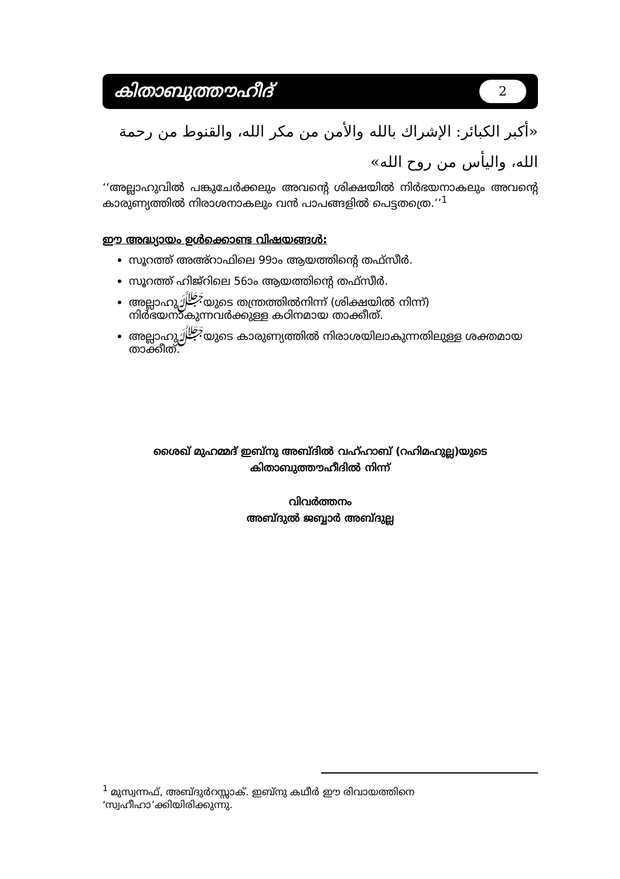കിതാബുത്തൗഹീദ് 2
«أكبر الكبائر: الإشراك بالله والأمن من مكر الله، والقنوط من رحمة الله، واليأس من روح الله»
‘‘അല്ലാഹുവിൽ പങ്കുചേർക്കലും അവന്റെ ശിക്ഷയിൽ നിർഭയനാകലും അവന്റെ കാരുണ്യത്തിൽ നിരാശനാകലും വൻ പാപങ്ങളിൽ പെട്ടതത്രെ.’’<sup>1</sup>
ഈ അദ്ധ്യായം ഉൾക്കൊണ്ട വിഷയങ്ങൾ:
സൂറത്ത് അഅ്റാഫിലെ 99ാം ആയത്തിന്റെ തഫ്സീർ.
സൂറത്ത് ഹിജ്റിലെ 56ാം ആയത്തിന്റെ തഫ്സീർ.
അല്ലാഹുﷻയുടെ തന്ത്രത്തിൽനിന്ന് (ശിക്ഷയിൽ നിന്ന്) നിർഭയനാകുന്നവർക്കുള്ള കഠിനമായ താക്കീത്.
അല്ലാഹുﷻയുടെ കാരുണ്യത്തിൽ നിരാശയിലാകുന്നതിലുള്ള ശക്തമായ താക്കീത്.
ശൈഖ് മുഹമ്മദ് ഇബ്നു അബ്ദിൽ വഹ്ഹാബ് (റഹിമഹുല്ല)യുടെ
കിതാബുത്തൗഹീദിൽ നിന്ന്
വിവർത്തനം
അബ്ദുൽ ജബ്ബാർ അബ്ദുല്ല
<sup>1</sup> മുസ്വന്നഫ്, അബ്ദുർറസ്സാക്. ഇബ്നു കഥീർ ഈ രിവായത്തിനെ ‘സ്വഹീഹാ’ക്കിയിരിക്കുന്നു.